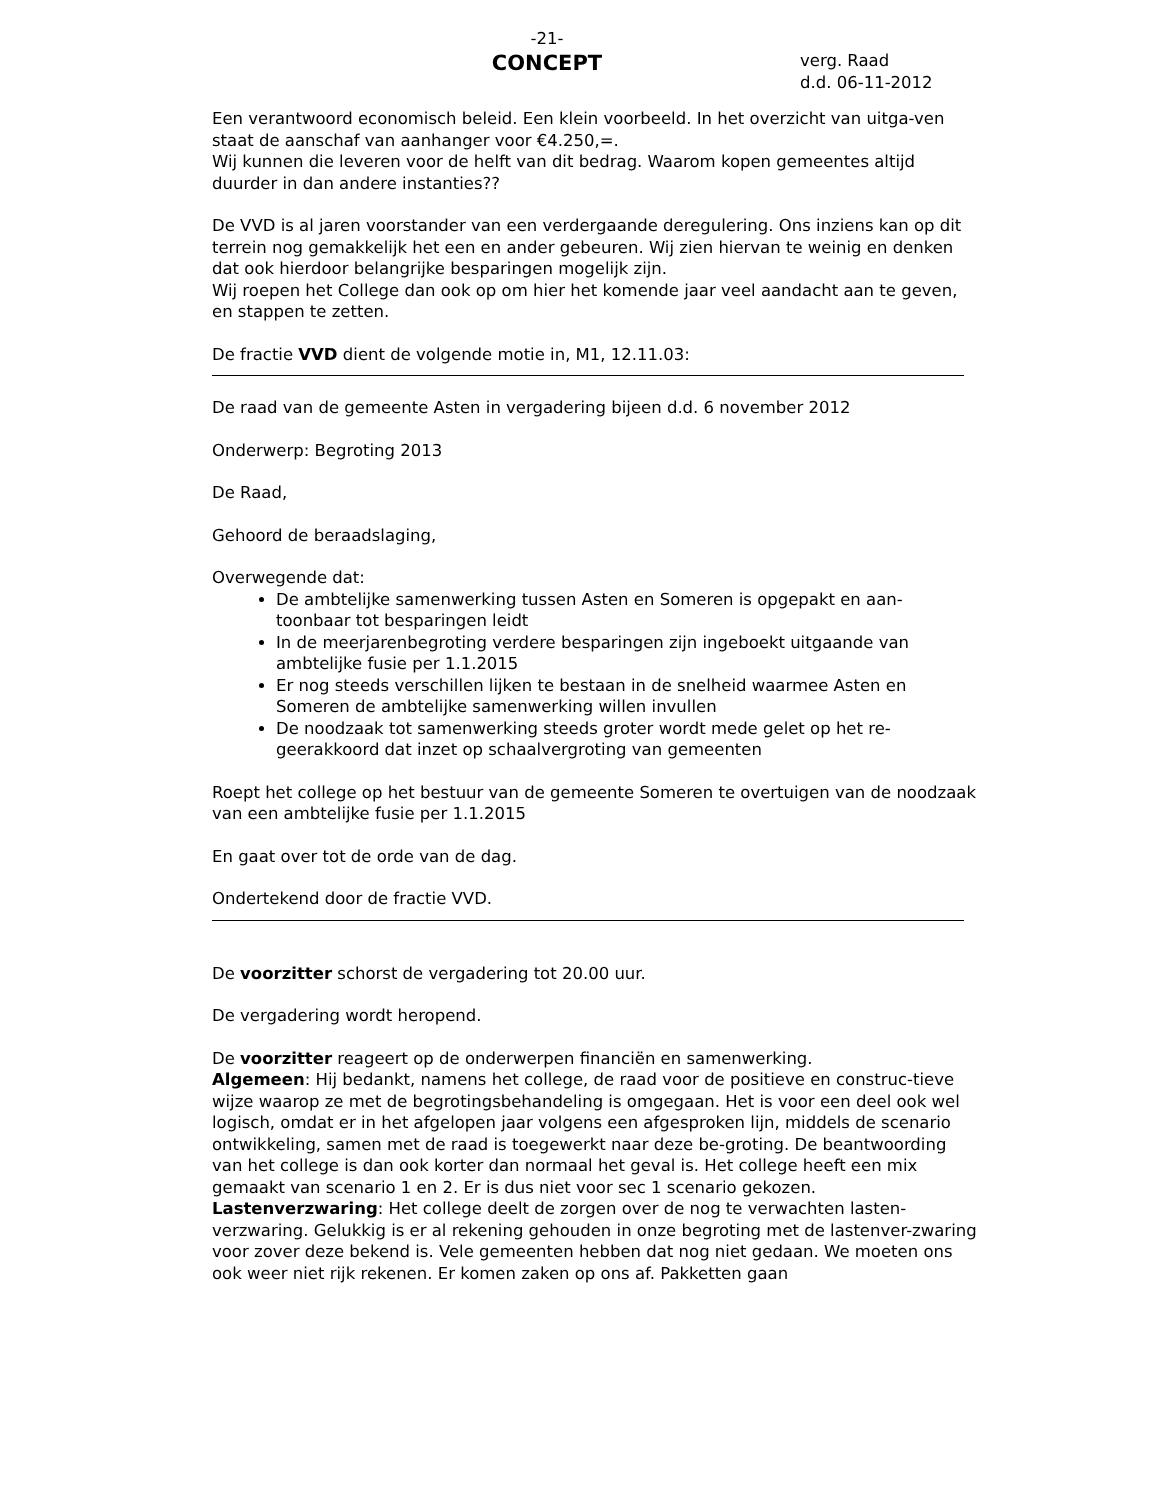-21-
CONCEPT
verg. Raad
d.d. 06-11-2012
Een verantwoord economisch beleid. Een klein voorbeeld. In het overzicht van uitga-ven staat de aanschaf van aanhanger voor €4.250,=.
Wij kunnen die leveren voor de helft van dit bedrag. Waarom kopen gemeentes altijd duurder in dan andere instanties??
De VVD is al jaren voorstander van een verdergaande deregulering. Ons inziens kan op dit terrein nog gemakkelijk het een en ander gebeuren. Wij zien hiervan te weinig en denken dat ook hierdoor belangrijke besparingen mogelijk zijn.
Wij roepen het College dan ook op om hier het komende jaar veel aandacht aan te geven, en stappen te zetten.
De fractie VVD dient de volgende motie in, M1, 12.11.03:
De raad van de gemeente Asten in vergadering bijeen d.d. 6 november 2012
Onderwerp: Begroting 2013
De Raad,
Gehoord de beraadslaging,
Overwegende dat:
De ambtelijke samenwerking tussen Asten en Someren is opgepakt en aan-toonbaar tot besparingen leidt
In de meerjarenbegroting verdere besparingen zijn ingeboekt uitgaande van ambtelijke fusie per 1.1.2015
Er nog steeds verschillen lijken te bestaan in de snelheid waarmee Asten en Someren de ambtelijke samenwerking willen invullen
De noodzaak tot samenwerking steeds groter wordt mede gelet op het re-geerakkoord dat inzet op schaalvergroting van gemeenten
Roept het college op het bestuur van de gemeente Someren te overtuigen van de noodzaak van een ambtelijke fusie per 1.1.2015
En gaat over tot de orde van de dag.
Ondertekend door de fractie VVD.
De voorzitter schorst de vergadering tot 20.00 uur.
De vergadering wordt heropend.
De voorzitter reageert op de onderwerpen financiën en samenwerking.
Algemeen: Hij bedankt, namens het college, de raad voor de positieve en construc-tieve wijze waarop ze met de begrotingsbehandeling is omgegaan. Het is voor een deel ook wel logisch, omdat er in het afgelopen jaar volgens een afgesproken lijn, middels de scenario ontwikkeling, samen met de raad is toegewerkt naar deze be-groting. De beantwoording van het college is dan ook korter dan normaal het geval is. Het college heeft een mix gemaakt van scenario 1 en 2. Er is dus niet voor sec 1 scenario gekozen.
Lastenverzwaring: Het college deelt de zorgen over de nog te verwachten lasten-verzwaring. Gelukkig is er al rekening gehouden in onze begroting met de lastenver-zwaring voor zover deze bekend is. Vele gemeenten hebben dat nog niet gedaan. We moeten ons ook weer niet rijk rekenen. Er komen zaken op ons af. Pakketten gaan